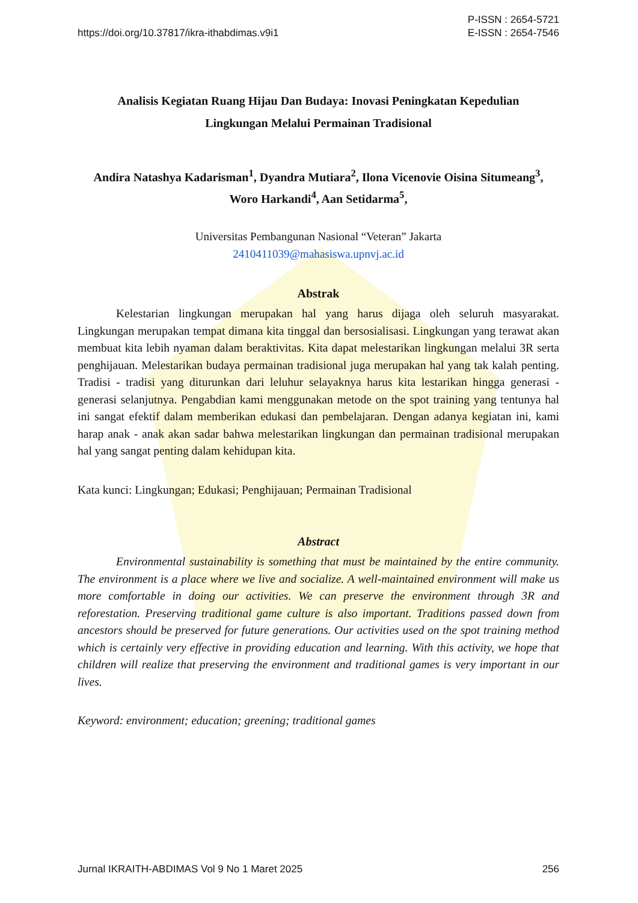https://doi.org/10.37817/ikra-ithabdimas.v9i1
P-ISSN : 2654-5721
E-ISSN : 2654-7546
Analisis Kegiatan Ruang Hijau Dan Budaya: Inovasi Peningkatan Kepedulian
Lingkungan Melalui Permainan Tradisional
Andira Natashya Kadarisman<sup>1</sup>, Dyandra Mutiara<sup>2</sup>, Ilona Vicenovie Oisina Situmeang<sup>3</sup>,
Woro Harkandi<sup>4</sup>, Aan Setidarma<sup>5</sup>,
Universitas Pembangunan Nasional “Veteran” Jakarta
2410411039@mahasiswa.upnvj.ac.id
Abstrak
Kelestarian lingkungan merupakan hal yang harus dijaga oleh seluruh masyarakat. Lingkungan merupakan tempat dimana kita tinggal dan bersosialisasi. Lingkungan yang terawat akan membuat kita lebih nyaman dalam beraktivitas. Kita dapat melestarikan lingkungan melalui 3R serta penghijauan. Melestarikan budaya permainan tradisional juga merupakan hal yang tak kalah penting. Tradisi - tradisi yang diturunkan dari leluhur selayaknya harus kita lestarikan hingga generasi - generasi selanjutnya. Pengabdian kami menggunakan metode on the spot training yang tentunya hal ini sangat efektif dalam memberikan edukasi dan pembelajaran. Dengan adanya kegiatan ini, kami harap anak - anak akan sadar bahwa melestarikan lingkungan dan permainan tradisional merupakan hal yang sangat penting dalam kehidupan kita.
Kata kunci: Lingkungan; Edukasi; Penghijauan; Permainan Tradisional
Abstract
Environmental sustainability is something that must be maintained by the entire community. The environment is a place where we live and socialize. A well-maintained environment will make us more comfortable in doing our activities. We can preserve the environment through 3R and reforestation. Preserving traditional game culture is also important. Traditions passed down from ancestors should be preserved for future generations. Our activities used on the spot training method which is certainly very effective in providing education and learning. With this activity, we hope that children will realize that preserving the environment and traditional games is very important in our lives.
Keyword: environment; education; greening; traditional games
Jurnal IKRAITH-ABDIMAS Vol 9 No 1 Maret 2025
256